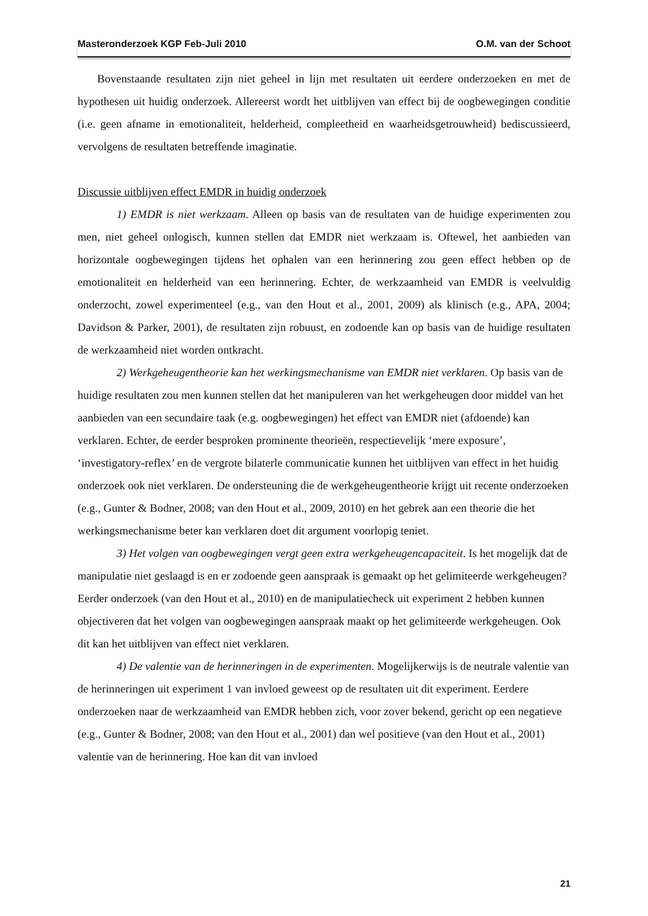Masteronderzoek KGP Feb-Juli 2010 O.M. van der Schoot
Bovenstaande resultaten zijn niet geheel in lijn met resultaten uit eerdere onderzoeken en met de hypothesen uit huidig onderzoek. Allereerst wordt het uitblijven van effect bij de oogbewegingen conditie (i.e. geen afname in emotionaliteit, helderheid, compleetheid en waarheidsgetrouwheid) bediscussieerd, vervolgens de resultaten betreffende imaginatie.
Discussie uitblijven effect EMDR in huidig onderzoek
1) EMDR is niet werkzaam. Alleen op basis van de resultaten van de huidige experimenten zou men, niet geheel onlogisch, kunnen stellen dat EMDR niet werkzaam is. Oftewel, het aanbieden van horizontale oogbewegingen tijdens het ophalen van een herinnering zou geen effect hebben op de emotionaliteit en helderheid van een herinnering. Echter, de werkzaamheid van EMDR is veelvuldig onderzocht, zowel experimenteel (e.g., van den Hout et al., 2001, 2009) als klinisch (e.g., APA, 2004; Davidson & Parker, 2001), de resultaten zijn robuust, en zodoende kan op basis van de huidige resultaten de werkzaamheid niet worden ontkracht.
2) Werkgeheugentheorie kan het werkingsmechanisme van EMDR niet verklaren. Op basis van de huidige resultaten zou men kunnen stellen dat het manipuleren van het werkgeheugen door middel van het aanbieden van een secundaire taak (e.g. oogbewegingen) het effect van EMDR niet (afdoende) kan verklaren. Echter, de eerder besproken prominente theorieën, respectievelijk ‘mere exposure’, ‘investigatory-reflex’ en de vergrote bilaterle communicatie kunnen het uitblijven van effect in het huidig onderzoek ook niet verklaren. De ondersteuning die de werkgeheugentheorie krijgt uit recente onderzoeken (e.g., Gunter & Bodner, 2008; van den Hout et al., 2009, 2010) en het gebrek aan een theorie die het werkingsmechanisme beter kan verklaren doet dit argument voorlopig teniet.
3) Het volgen van oogbewegingen vergt geen extra werkgeheugencapaciteit. Is het mogelijk dat de manipulatie niet geslaagd is en er zodoende geen aanspraak is gemaakt op het gelimiteerde werkgeheugen? Eerder onderzoek (van den Hout et al., 2010) en de manipulatiecheck uit experiment 2 hebben kunnen objectiveren dat het volgen van oogbewegingen aanspraak maakt op het gelimiteerde werkgeheugen. Ook dit kan het uitblijven van effect niet verklaren.
4) De valentie van de herinneringen in de experimenten. Mogelijkerwijs is de neutrale valentie van de herinneringen uit experiment 1 van invloed geweest op de resultaten uit dit experiment. Eerdere onderzoeken naar de werkzaamheid van EMDR hebben zich, voor zover bekend, gericht op een negatieve (e.g., Gunter & Bodner, 2008; van den Hout et al., 2001) dan wel positieve (van den Hout et al., 2001) valentie van de herinnering. Hoe kan dit van invloed
21